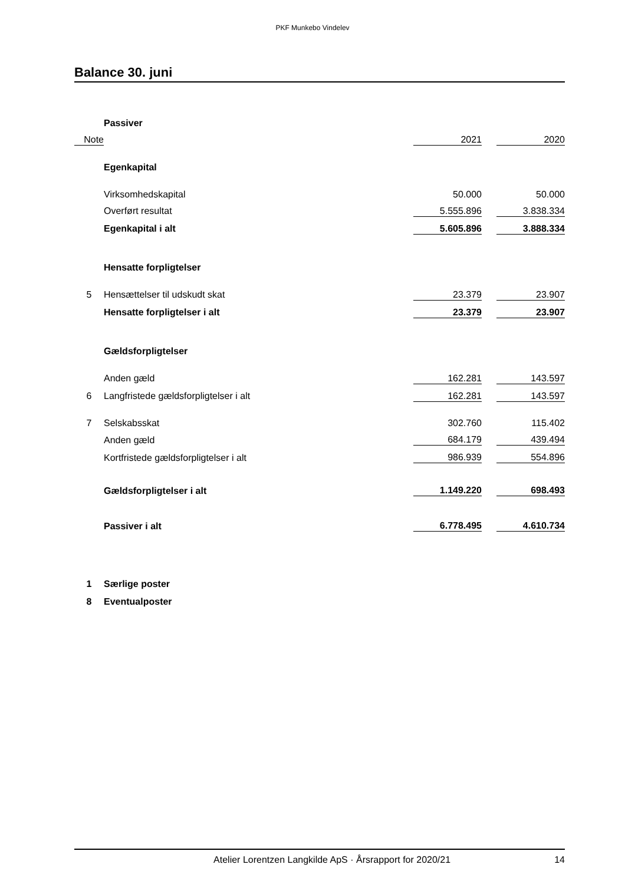PKF Munkebo Vindelev
Balance 30. juni
| | Passiver | | | |
| Note | | 2021 | | 2020 |
| | Egenkapital | | | |
| | Virksomhedskapital | 50.000 | | 50.000 |
| | Overført resultat | 5.555.896 | | 3.838.334 |
| | Egenkapital i alt | 5.605.896 | | 3.888.334 |
| | Hensatte forpligtelser | | | |
| 5 | Hensættelser til udskudt skat | 23.379 | | 23.907 |
| | Hensatte forpligtelser i alt | 23.379 | | 23.907 |
| | Gældsforpligtelser | | | |
| | Anden gæld | 162.281 | | 143.597 |
| 6 | Langfristede gældsforpligtelser i alt | 162.281 | | 143.597 |
| 7 | Selskabsskat | 302.760 | | 115.402 |
| | Anden gæld | 684.179 | | 439.494 |
| | Kortfristede gældsforpligtelser i alt | 986.939 | | 554.896 |
| | Gældsforpligtelser i alt | 1.149.220 | | 698.493 |
| | Passiver i alt | 6.778.495 | | 4.610.734 |
| 1 | Særlige poster | | | |
| 8 | Eventualposter | | | |
Atelier Lorentzen Langkilde ApS · Årsrapport for 2020/21 14